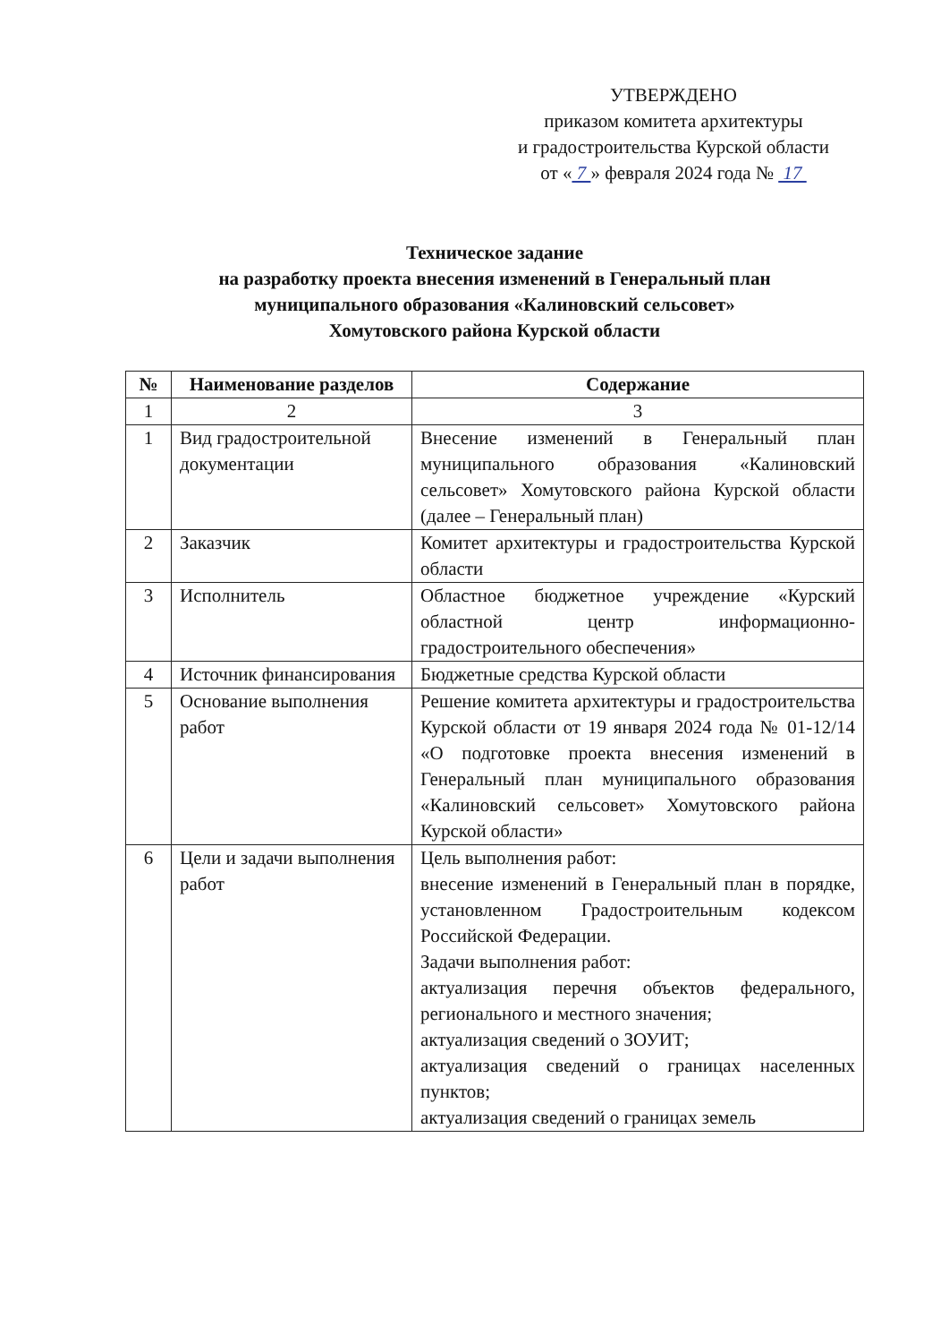УТВЕРЖДЕНО
приказом комитета архитектуры
и градостроительства Курской области
от « 7 » февраля 2024 года № 17
Техническое задание
на разработку проекта внесения изменений в Генеральный план
муниципального образования «Калиновский сельсовет»
Хомутовского района Курской области
| № | Наименование разделов | Содержание |
| --- | --- | --- |
| 1 | 2 | 3 |
| 1 | Вид градостроительной документации | Внесение изменений в Генеральный план муниципального образования «Калиновский сельсовет» Хомутовского района Курской области (далее – Генеральный план) |
| 2 | Заказчик | Комитет архитектуры и градостроительства Курской области |
| 3 | Исполнитель | Областное бюджетное учреждение «Курский областной центр информационно-градостроительного обеспечения» |
| 4 | Источник финансирования | Бюджетные средства Курской области |
| 5 | Основание выполнения работ | Решение комитета архитектуры и градостроительства Курской области от 19 января 2024 года № 01-12/14 «О подготовке проекта внесения изменений в Генеральный план муниципального образования «Калиновский сельсовет» Хомутовского района Курской области» |
| 6 | Цели и задачи выполнения работ | Цель выполнения работ: внесение изменений в Генеральный план в порядке, установленном Градостроительным кодексом Российской Федерации. Задачи выполнения работ: актуализация перечня объектов федерального, регионального и местного значения; актуализация сведений о ЗОУИТ; актуализация сведений о границах населенных пунктов; актуализация сведений о границах земель |